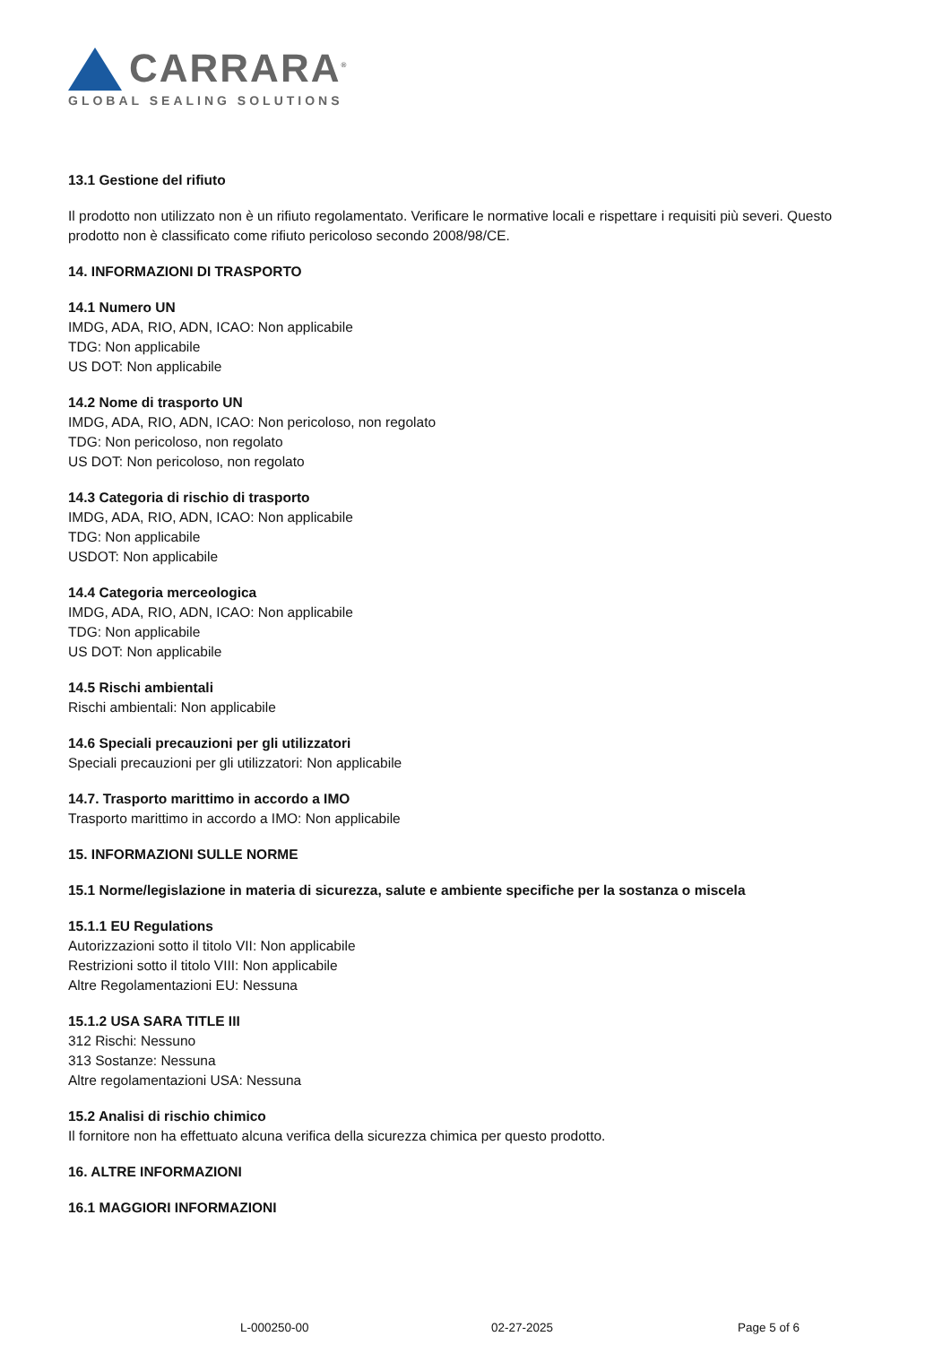CARRARA<sup>®</sup>
GLOBAL SEALING SOLUTIONS
13.1 Gestione del rifiuto
Il prodotto non utilizzato non è un rifiuto regolamentato. Verificare le normative locali e rispettare i requisiti più severi. Questo prodotto non è classificato come rifiuto pericoloso secondo 2008/98/CE.
14. INFORMAZIONI DI TRASPORTO
14.1 Numero UN
IMDG, ADA, RIO, ADN, ICAO: Non applicabile
TDG: Non applicabile
US DOT: Non applicabile
14.2 Nome di trasporto UN
IMDG, ADA, RIO, ADN, ICAO: Non pericoloso, non regolato
TDG: Non pericoloso, non regolato
US DOT: Non pericoloso, non regolato
14.3 Categoria di rischio di trasporto
IMDG, ADA, RIO, ADN, ICAO: Non applicabile
TDG: Non applicabile
USDOT: Non applicabile
14.4 Categoria merceologica
IMDG, ADA, RIO, ADN, ICAO: Non applicabile
TDG: Non applicabile
US DOT: Non applicabile
14.5 Rischi ambientali
Rischi ambientali: Non applicabile
14.6 Speciali precauzioni per gli utilizzatori
Speciali precauzioni per gli utilizzatori: Non applicabile
14.7. Trasporto marittimo in accordo a IMO
Trasporto marittimo in accordo a IMO: Non applicabile
15. INFORMAZIONI SULLE NORME
15.1 Norme/legislazione in materia di sicurezza, salute e ambiente specifiche per la sostanza o miscela
15.1.1 EU Regulations
Autorizzazioni sotto il titolo VII: Non applicabile
Restrizioni sotto il titolo VIII: Non applicabile
Altre Regolamentazioni EU: Nessuna
15.1.2 USA SARA TITLE III
312 Rischi: Nessuno
313 Sostanze: Nessuna
Altre regolamentazioni USA: Nessuna
15.2 Analisi di rischio chimico
Il fornitore non ha effettuato alcuna verifica della sicurezza chimica per questo prodotto.
16. ALTRE INFORMAZIONI
16.1 MAGGIORI INFORMAZIONI
L-000250-00 02-27-2025 Page 5 of 6